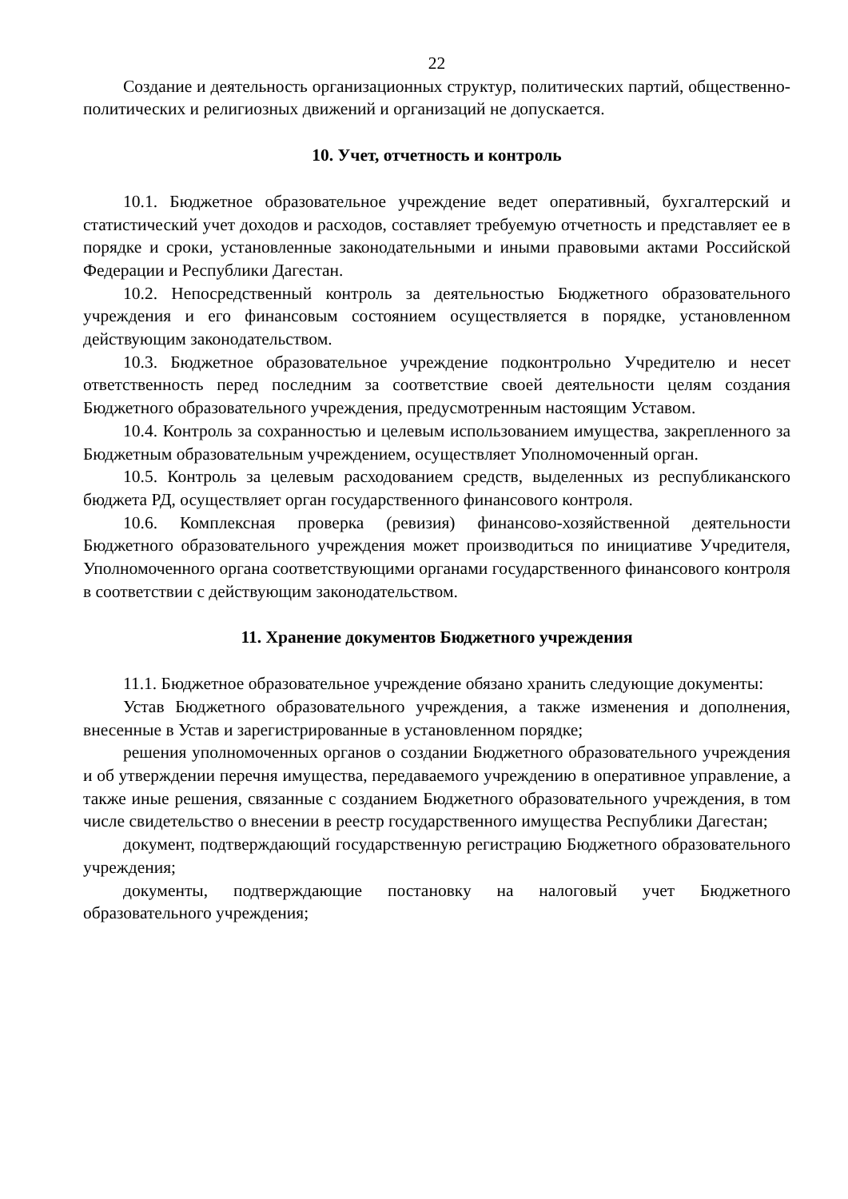22
Создание и деятельность организационных структур, политических партий, общественно-политических и религиозных движений и организаций не допускается.
10. Учет, отчетность и контроль
10.1. Бюджетное образовательное учреждение ведет оперативный, бухгалтерский и статистический учет доходов и расходов, составляет требуемую отчетность и представляет ее в порядке и сроки, установленные законодательными и иными правовыми актами Российской Федерации и Республики Дагестан.
10.2. Непосредственный контроль за деятельностью Бюджетного образовательного учреждения и его финансовым состоянием осуществляется в порядке, установленном действующим законодательством.
10.3. Бюджетное образовательное учреждение подконтрольно Учредителю и несет ответственность перед последним за соответствие своей деятельности целям создания Бюджетного образовательного учреждения, предусмотренным настоящим Уставом.
10.4. Контроль за сохранностью и целевым использованием имущества, закрепленного за Бюджетным образовательным учреждением, осуществляет Уполномоченный орган.
10.5. Контроль за целевым расходованием средств, выделенных из республиканского бюджета РД, осуществляет орган государственного финансового контроля.
10.6. Комплексная проверка (ревизия) финансово-хозяйственной деятельности Бюджетного образовательного учреждения может производиться по инициативе Учредителя, Уполномоченного органа соответствующими органами государственного финансового контроля в соответствии с действующим законодательством.
11. Хранение документов Бюджетного учреждения
11.1. Бюджетное образовательное учреждение обязано хранить следующие документы:
Устав Бюджетного образовательного учреждения, а также изменения и дополнения, внесенные в Устав и зарегистрированные в установленном порядке;
решения уполномоченных органов о создании Бюджетного образовательного учреждения и об утверждении перечня имущества, передаваемого учреждению в оперативное управление, а также иные решения, связанные с созданием Бюджетного образовательного учреждения, в том числе свидетельство о внесении в реестр государственного имущества Республики Дагестан;
документ, подтверждающий государственную регистрацию Бюджетного образовательного учреждения;
документы, подтверждающие постановку на налоговый учет Бюджетного образовательного учреждения;